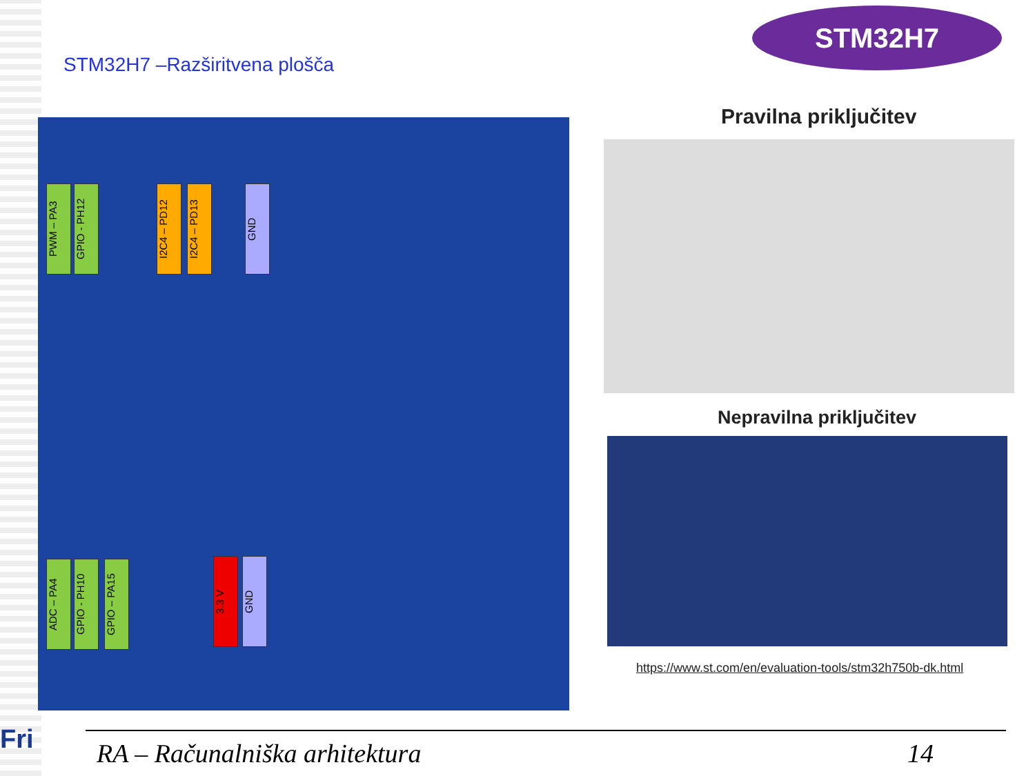STM32H7
STM32H7 –Razširitvena plošča
PWM – PA3
GPIO - PH12
I2C4 – PD12
I2C4 – PD13
GND
ADC – PA4
GPIO - PH10
GPIO – PA15
3.3 V
GND
Pravilna priključitev
Nepravilna priključitev
https://www.st.com/en/evaluation-tools/stm32h750b-dk.html
Fri RA – Računalniška arhitektura 14